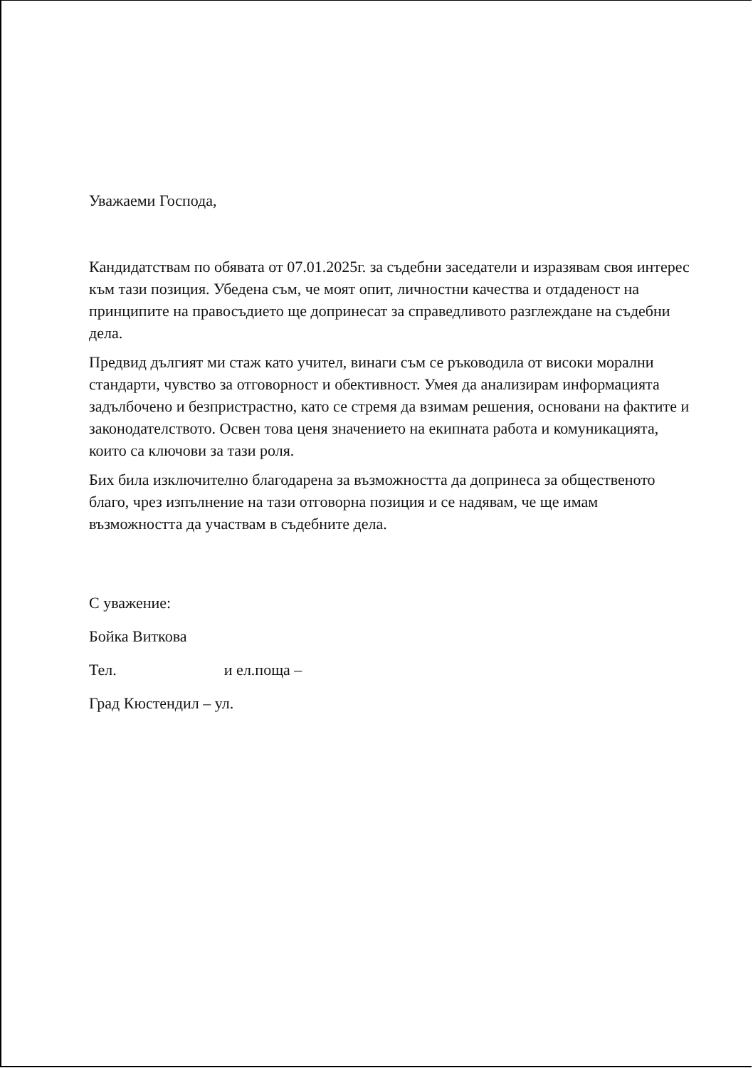Уважаеми Господа,
Кандидатствам по обявата от 07.01.2025г. за съдебни заседатели и изразявам своя интерес към тази позиция. Убедена съм, че моят опит, личностни качества и отдаденост на принципите на правосъдието ще допринесат за справедливото разглеждане на съдебни дела.
Предвид дългият ми стаж като учител, винаги съм се ръководила от високи морални стандарти, чувство за отговорност и обективност. Умея да анализирам информацията задълбочено и безпристрастно, като се стремя да взимам решения, основани на фактите и законодателството. Освен това ценя значението на екипната работа и комуникацията, които са ключови за тази роля.
Бих била изключително благодарена за възможността да допринеса за общественото благо, чрез изпълнение на тази отговорна позиция и се надявам, че ще имам възможността да участвам в съдебните дела.
С уважение:
Бойка Виткова
Тел. и ел.поща –
Град Кюстендил – ул.